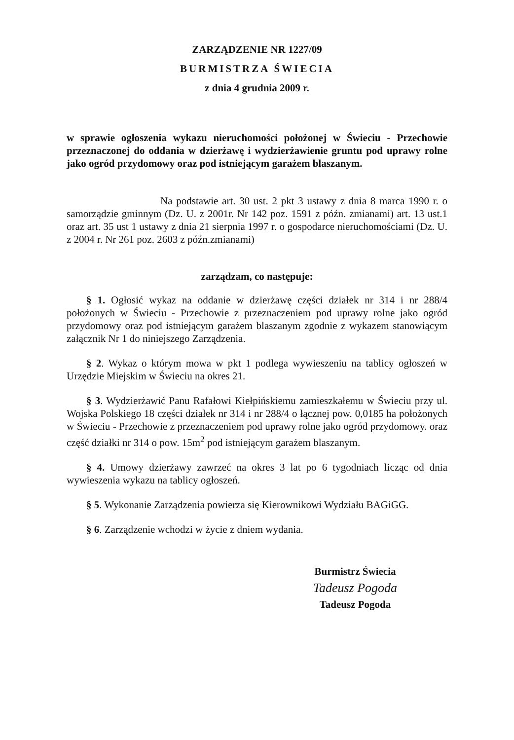ZARZĄDZENIE NR 1227/09
BURMISTRZA ŚWIECIA
z dnia 4 grudnia 2009 r.
w sprawie ogłoszenia wykazu nieruchomości położonej w Świeciu - Przechowie przeznaczonej do oddania w dzierżawę i wydzierżawienie gruntu pod uprawy rolne jako ogród przydomowy oraz pod istniejącym garażem blaszanym.
Na podstawie art. 30 ust. 2 pkt 3 ustawy z dnia 8 marca 1990 r. o samorządzie gminnym (Dz. U. z 2001r. Nr 142 poz. 1591 z późn. zmianami) art. 13 ust.1 oraz art. 35 ust 1 ustawy z dnia 21 sierpnia 1997 r. o gospodarce nieruchomościami (Dz. U. z 2004 r. Nr 261 poz. 2603 z późn.zmianami)
zarządzam, co następuje:
§ 1. Ogłosić wykaz na oddanie w dzierżawę części działek nr 314 i nr 288/4 położonych w Świeciu - Przechowie z przeznaczeniem pod uprawy rolne jako ogród przydomowy oraz pod istniejącym garażem blaszanym zgodnie z wykazem stanowiącym załącznik Nr 1 do niniejszego Zarządzenia.
§ 2. Wykaz o którym mowa w pkt 1 podlega wywieszeniu na tablicy ogłoszeń w Urzędzie Miejskim w Świeciu na okres 21.
§ 3. Wydzierżawić Panu Rafałowi Kiełpińskiemu zamieszkałemu w Świeciu przy ul. Wojska Polskiego 18 części działek nr 314 i nr 288/4 o łącznej pow. 0,0185 ha położonych w Świeciu - Przechowie z przeznaczeniem pod uprawy rolne jako ogród przydomowy. oraz część działki nr 314 o pow. 15m<sup>2</sup> pod istniejącym garażem blaszanym.
§ 4. Umowy dzierżawy zawrzeć na okres 3 lat po 6 tygodniach licząc od dnia wywieszenia wykazu na tablicy ogłoszeń.
§ 5. Wykonanie Zarządzenia powierza się Kierownikowi Wydziału BAGiGG.
§ 6. Zarządzenie wchodzi w życie z dniem wydania.
Burmistrz Świecia
Tadeusz Pogoda
Tadeusz Pogoda